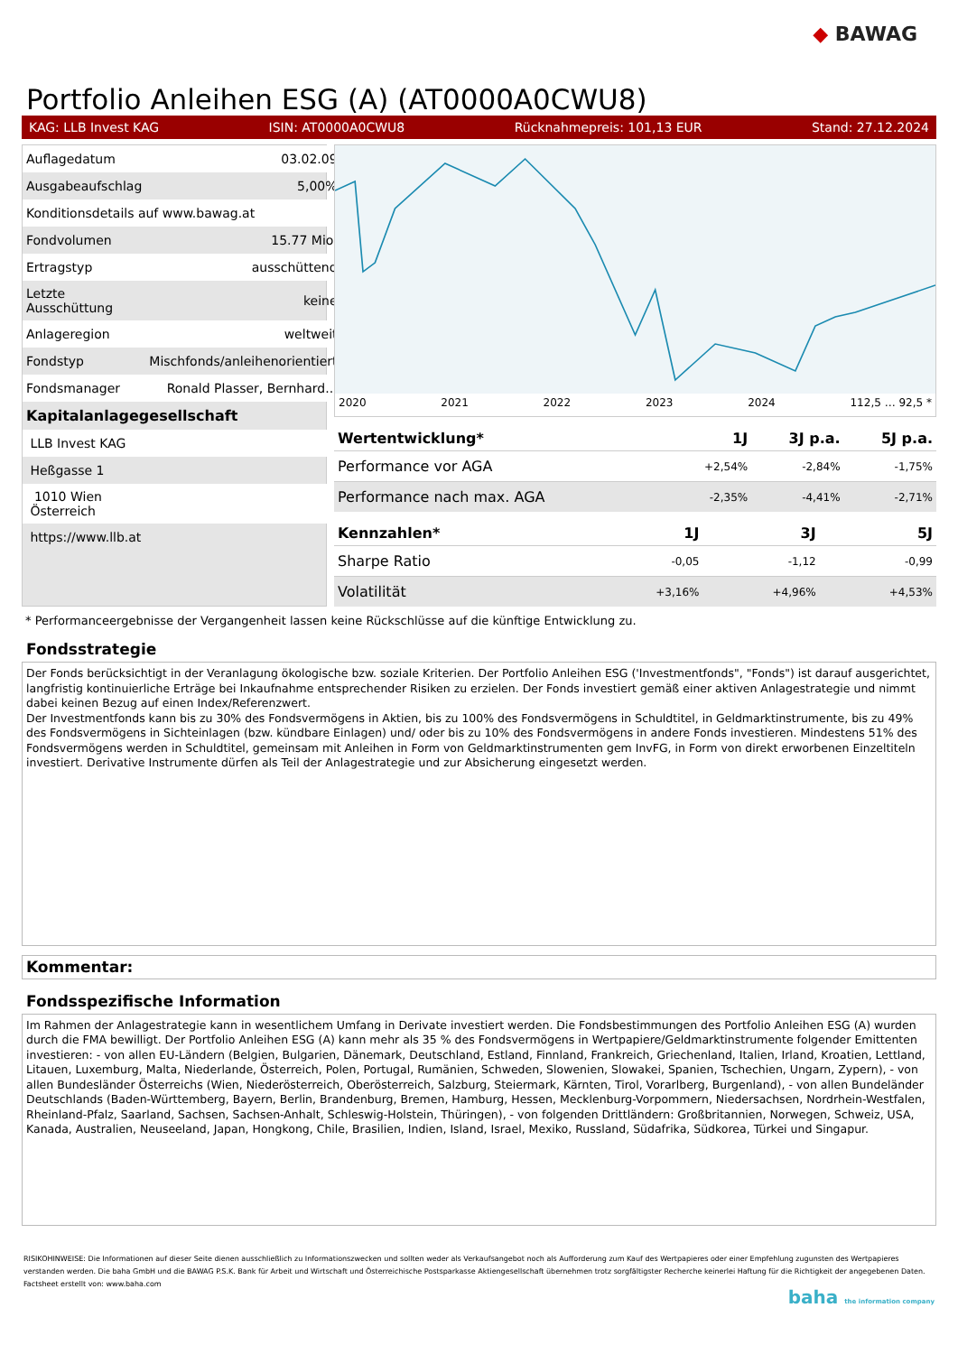◆ BAWAG
Portfolio Anleihen ESG (A) (AT0000A0CWU8)
KAG: LLB Invest KAG ISIN: AT0000A0CWU8 Rücknahmepreis: 101,13 EUR Stand: 27.12.2024
| Auflagedatum | 03.02.09 |
| Ausgabeaufschlag | 5,00% |
| Konditionsdetails auf www.bawag.at | |
| Fondvolumen | 15.77 Mio. |
| Ertragstyp | ausschüttend |
| Letzte Ausschüttung | keine |
| Anlageregion | weltweit |
| Fondstyp | Mischfonds/anleihenorientiert |
| Fondsmanager | Ronald Plasser, Bernhard... |
| Kapitalanlagegesellschaft | |
| LLB Invest KAG | |
| Heßgasse 1 | |
| 1010 Wien Österreich | |
| https://www.llb.at | |
2020 2021 2022 2023 2024 112,5 … 92,5 *
| Wertentwicklung* | 1J | 3J p.a. | 5J p.a. |
| --- | --- | --- | --- |
| Performance vor AGA | +2,54% | -2,84% | -1,75% |
| Performance nach max. AGA | -2,35% | -4,41% | -2,71% |
| Kennzahlen* | 1J | 3J | 5J |
| --- | --- | --- | --- |
| Sharpe Ratio | -0,05 | -1,12 | -0,99 |
| Volatilität | +3,16% | +4,96% | +4,53% |
* Performanceergebnisse der Vergangenheit lassen keine Rückschlüsse auf die künftige Entwicklung zu.
Fondsstrategie
Der Fonds berücksichtigt in der Veranlagung ökologische bzw. soziale Kriterien. Der Portfolio Anleihen ESG ('Investmentfonds", "Fonds") ist darauf ausgerichtet, langfristig kontinuierliche Erträge bei Inkaufnahme entsprechender Risiken zu erzielen. Der Fonds investiert gemäß einer aktiven Anlagestrategie und nimmt dabei keinen Bezug auf einen Index/Referenzwert.
Der Investmentfonds kann bis zu 30% des Fondsvermögens in Aktien, bis zu 100% des Fondsvermögens in Schuldtitel, in Geldmarktinstrumente, bis zu 49% des Fondsvermögens in Sichteinlagen (bzw. kündbare Einlagen) und/ oder bis zu 10% des Fondsvermögens in andere Fonds investieren. Mindestens 51% des Fondsvermögens werden in Schuldtitel, gemeinsam mit Anleihen in Form von Geldmarktinstrumenten gem InvFG, in Form von direkt erworbenen Einzeltiteln investiert. Derivative Instrumente dürfen als Teil der Anlagestrategie und zur Absicherung eingesetzt werden.
Kommentar:
Fondsspezifische Information
Im Rahmen der Anlagestrategie kann in wesentlichem Umfang in Derivate investiert werden. Die Fondsbestimmungen des Portfolio Anleihen ESG (A) wurden durch die FMA bewilligt. Der Portfolio Anleihen ESG (A) kann mehr als 35 % des Fondsvermögens in Wertpapiere/Geldmarktinstrumente folgender Emittenten investieren: - von allen EU-Ländern (Belgien, Bulgarien, Dänemark, Deutschland, Estland, Finnland, Frankreich, Griechenland, Italien, Irland, Kroatien, Lettland, Litauen, Luxemburg, Malta, Niederlande, Österreich, Polen, Portugal, Rumänien, Schweden, Slowenien, Slowakei, Spanien, Tschechien, Ungarn, Zypern), - von allen Bundesländer Österreichs (Wien, Niederösterreich, Oberösterreich, Salzburg, Steiermark, Kärnten, Tirol, Vorarlberg, Burgenland), - von allen Bundeländer Deutschlands (Baden-Württemberg, Bayern, Berlin, Brandenburg, Bremen, Hamburg, Hessen, Mecklenburg-Vorpommern, Niedersachsen, Nordrhein-Westfalen, Rheinland-Pfalz, Saarland, Sachsen, Sachsen-Anhalt, Schleswig-Holstein, Thüringen), - von folgenden Drittländern: Großbritannien, Norwegen, Schweiz, USA, Kanada, Australien, Neuseeland, Japan, Hongkong, Chile, Brasilien, Indien, Island, Israel, Mexiko, Russland, Südafrika, Südkorea, Türkei und Singapur.
RISIKOHINWEISE: Die Informationen auf dieser Seite dienen ausschließlich zu Informationszwecken und sollten weder als Verkaufsangebot noch als Aufforderung zum Kauf des Wertpapieres oder einer Empfehlung zugunsten des Wertpapieres verstanden werden. Die baha GmbH und die BAWAG P.S.K. Bank für Arbeit und Wirtschaft und Österreichische Postsparkasse Aktiengesellschaft übernehmen trotz sorgfältigster Recherche keinerlei Haftung für die Richtigkeit der angegebenen Daten.
Factsheet erstellt von: www.baha.com
baha the information company